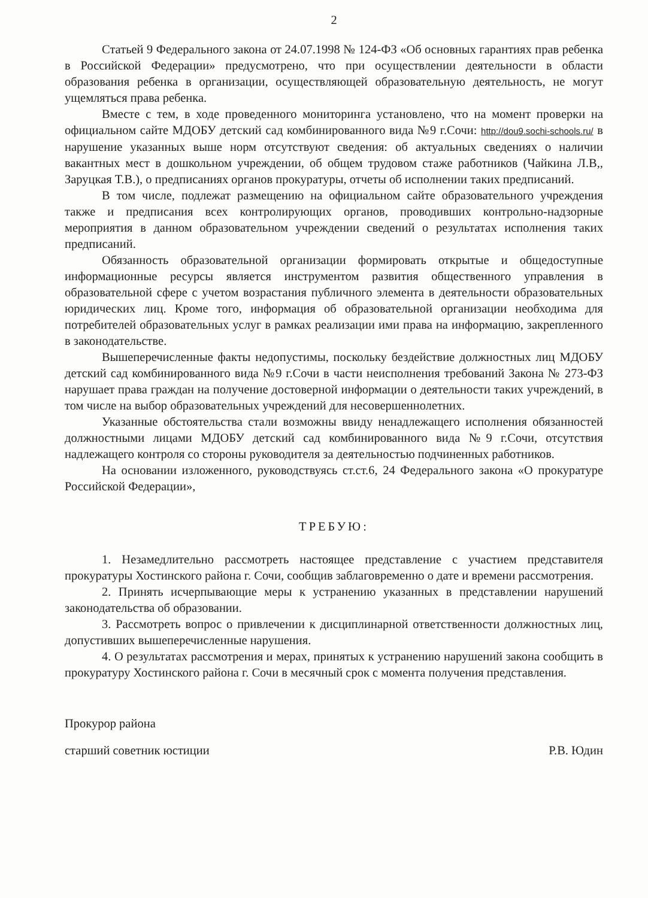2
Статьей 9 Федерального закона от 24.07.1998 № 124-ФЗ «Об основных гарантиях прав ребенка в Российской Федерации» предусмотрено, что при осуществлении деятельности в области образования ребенка в организации, осуществляющей образовательную деятельность, не могут ущемляться права ребенка.
Вместе с тем, в ходе проведенного мониторинга установлено, что на момент проверки на официальном сайте МДОБУ детский сад комбинированного вида №9 г.Сочи: http://dou9.sochi-schools.ru/ в нарушение указанных выше норм отсутствуют сведения: об актуальных сведениях о наличии вакантных мест в дошкольном учреждении, об общем трудовом стаже работников (Чайкина Л.В,, Заруцкая Т.В.), о предписаниях органов прокуратуры, отчеты об исполнении таких предписаний.
В том числе, подлежат размещению на официальном сайте образовательного учреждения также и предписания всех контролирующих органов, проводивших контрольно-надзорные мероприятия в данном образовательном учреждении сведений о результатах исполнения таких предписаний.
Обязанность образовательной организации формировать открытые и общедоступные информационные ресурсы является инструментом развития общественного управления в образовательной сфере с учетом возрастания публичного элемента в деятельности образовательных юридических лиц. Кроме того, информация об образовательной организации необходима для потребителей образовательных услуг в рамках реализации ими права на информацию, закрепленного в законодательстве.
Вышеперечисленные факты недопустимы, поскольку бездействие должностных лиц МДОБУ детский сад комбинированного вида №9 г.Сочи в части неисполнения требований Закона № 273-ФЗ нарушает права граждан на получение достоверной информации о деятельности таких учреждений, в том числе на выбор образовательных учреждений для несовершеннолетних.
Указанные обстоятельства стали возможны ввиду ненадлежащего исполнения обязанностей должностными лицами МДОБУ детский сад комбинированного вида №9 г.Сочи, отсутствия надлежащего контроля со стороны руководителя за деятельностью подчиненных работников.
На основании изложенного, руководствуясь ст.ст.6, 24 Федерального закона «О прокуратуре Российской Федерации»,
ТРЕБУЮ:
1. Незамедлительно рассмотреть настоящее представление с участием представителя прокуратуры Хостинского района г. Сочи, сообщив заблаговременно о дате и времени рассмотрения.
2. Принять исчерпывающие меры к устранению указанных в представлении нарушений законодательства об образовании.
3. Рассмотреть вопрос о привлечении к дисциплинарной ответственности должностных лиц, допустивших вышеперечисленные нарушения.
4. О результатах рассмотрения и мерах, принятых к устранению нарушений закона сообщить в прокуратуру Хостинского района г. Сочи в месячный срок с момента получения представления.
Прокурор района
старший советник юстиции Р.В. Юдин